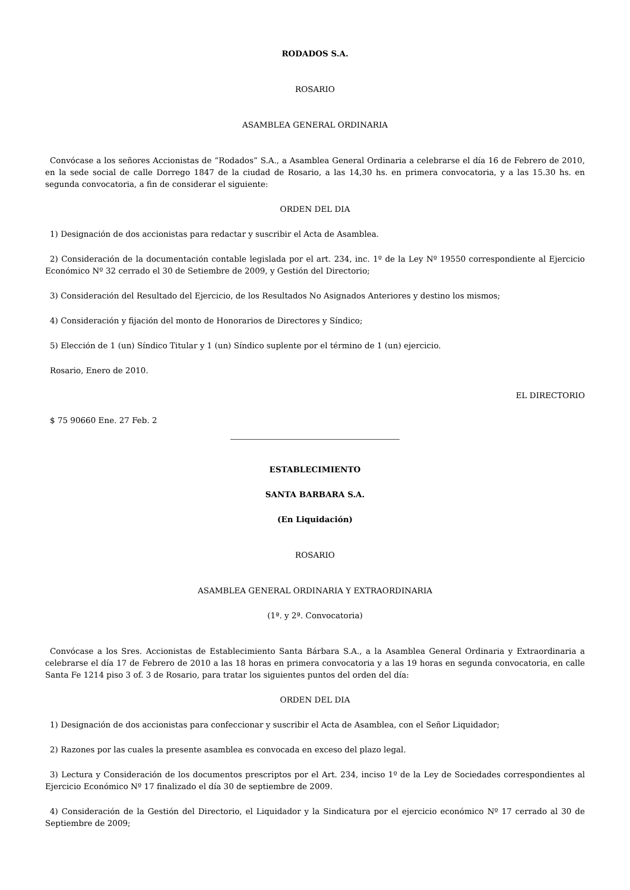RODADOS S.A.
ROSARIO
ASAMBLEA GENERAL ORDINARIA
Convócase a los señores Accionistas de “Rodados” S.A., a Asamblea General Ordinaria a celebrarse el día 16 de Febrero de 2010, en la sede social de calle Dorrego 1847 de la ciudad de Rosario, a las 14,30 hs. en primera convocatoria, y a las 15.30 hs. en segunda convocatoria, a fin de considerar el siguiente:
ORDEN DEL DIA
1) Designación de dos accionistas para redactar y suscribir el Acta de Asamblea.
2) Consideración de la documentación contable legislada por el art. 234, inc. 1º de la Ley Nº 19550 correspondiente al Ejercicio Económico Nº 32 cerrado el 30 de Setiembre de 2009, y Gestión del Directorio;
3) Consideración del Resultado del Ejercicio, de los Resultados No Asignados Anteriores y destino los mismos;
4) Consideración y fijación del monto de Honorarios de Directores y Síndico;
5) Elección de 1 (un) Síndico Titular y 1 (un) Síndico suplente por el término de 1 (un) ejercicio.
Rosario, Enero de 2010.
EL DIRECTORIO
$ 75 90660 Ene. 27 Feb. 2
ESTABLECIMIENTO
SANTA BARBARA S.A.
(En Liquidación)
ROSARIO
ASAMBLEA GENERAL ORDINARIA Y EXTRAORDINARIA
(1ª. y 2ª. Convocatoria)
Convócase a los Sres. Accionistas de Establecimiento Santa Bárbara S.A., a la Asamblea General Ordinaria y Extraordinaria a celebrarse el día 17 de Febrero de 2010 a las 18 horas en primera convocatoria y a las 19 horas en segunda convocatoria, en calle Santa Fe 1214 piso 3 of. 3 de Rosario, para tratar los siguientes puntos del orden del día:
ORDEN DEL DIA
1) Designación de dos accionistas para confeccionar y suscribir el Acta de Asamblea, con el Señor Liquidador;
2) Razones por las cuales la presente asamblea es convocada en exceso del plazo legal.
3) Lectura y Consideración de los documentos prescriptos por el Art. 234, inciso 1º de la Ley de Sociedades correspondientes al Ejercicio Económico Nº 17 finalizado el día 30 de septiembre de 2009.
4) Consideración de la Gestión del Directorio, el Liquidador y la Sindicatura por el ejercicio económico Nº 17 cerrado al 30 de Septiembre de 2009;